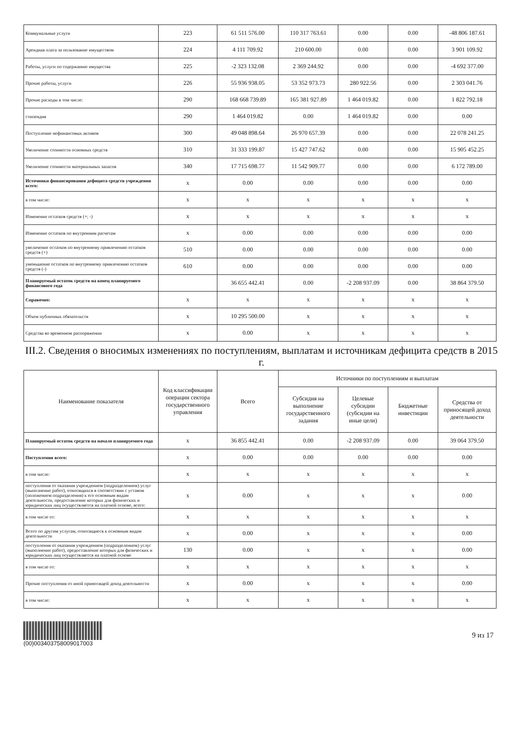| Коммунальные услуги | 223 | 61 511 576.00 | 110 317 763.61 | 0.00 | 0.00 | -48 806 187.61 |
| Арендная плата за пользование имуществом | 224 | 4 111 709.92 | 210 600.00 | 0.00 | 0.00 | 3 901 109.92 |
| Работы, услуги по содержанию имущества | 225 | -2 323 132.08 | 2 369 244.92 | 0.00 | 0.00 | -4 692 377.00 |
| Прочие работы, услуги | 226 | 55 936 938.05 | 53 352 973.73 | 280 922.56 | 0.00 | 2 303 041.76 |
| Прочие расходы в том числе: | 290 | 168 668 739.89 | 165 381 927.89 | 1 464 019.82 | 0.00 | 1 822 792.18 |
| стипендия | 290 | 1 464 019.82 | 0.00 | 1 464 019.82 | 0.00 | 0.00 |
| Поступление нефинансовых активов | 300 | 49 048 898.64 | 26 970 657.39 | 0.00 | 0.00 | 22 078 241.25 |
| Увеличение стоимости основных средств | 310 | 31 333 199.87 | 15 427 747.62 | 0.00 | 0.00 | 15 905 452.25 |
| Увеличение стоимости материальных запасов | 340 | 17 715 698.77 | 11 542 909.77 | 0.00 | 0.00 | 6 172 789.00 |
| Источники финансирования дефицита средств учреждения всего: | x | 0.00 | 0.00 | 0.00 | 0.00 | 0.00 |
| в том числе: | x | x | x | x | x | x |
| Изменение остатков средств (+; -) | x | x | x | x | x | x |
| Изменение остатков по внутренним расчетам | x | 0.00 | 0.00 | 0.00 | 0.00 | 0.00 |
| увеличение остатков по внутреннему привлечению остатков средств (+) | 510 | 0.00 | 0.00 | 0.00 | 0.00 | 0.00 |
| уменьшение остатков по внутреннему привлечению остатков средств (-) | 610 | 0.00 | 0.00 | 0.00 | 0.00 | 0.00 |
| Планируемый остаток средств на конец планируемого финансового года | | 36 655 442.41 | 0.00 | -2 208 937.09 | 0.00 | 38 864 379.50 |
| Справочно: | x | x | x | x | x | x |
| Объем публичных обязательств | x | 10 295 500.00 | x | x | x | x |
| Средства во временном распоряжении | x | 0.00 | x | x | x | x |
III.2. Сведения о вносимых изменениях по поступлениям, выплатам и источникам дефицита средств в 2015 г.
| Наименование показателя | Код классификации операции сектора государственного управления | Всего | Источники по поступлениям и выплатам | | | |
| --- | --- | --- | --- | --- | --- | --- |
| | | | Субсидия на выполнение государственного задания | Целевые субсидии (субсидии на иные цели) | Бюджетные инвестиции | Средства от приносящей доход деятельности |
| Планируемый остаток средств на начало планируемого года | x | 36 855 442.41 | 0.00 | -2 208 937.09 | 0.00 | 39 064 379.50 |
| Поступления всего: | x | 0.00 | 0.00 | 0.00 | 0.00 | 0.00 |
| в том числе: | x | x | x | x | x | x |
| поступления от оказания учреждением (подразделением) услуг (выполнение работ), относящихся в соответствии с уставом (положением подразделения) к его основным видам деятельности, предоставление которых для физических и юридических лиц осуществляется на платной основе, всего: | x | 0.00 | x | x | x | 0.00 |
| в том числе от: | x | x | x | x | x | x |
| Всего по другим услугам, относящиеся к основным видам деятельности | x | 0.00 | x | x | x | 0.00 |
| поступления от оказания учреждением (подразделением) услуг (выполнение работ), предоставление которых для физических и юридических лиц осуществляется на платной основе | 130 | 0.00 | x | x | x | 0.00 |
| в том числе от: | x | x | x | x | x | x |
| Прочие поступления от иной приносящей доход деятельности | x | 0.00 | x | x | x | 0.00 |
| в том числе: | x | x | x | x | x | x |
(00)0034037580090170​03
9 из 17